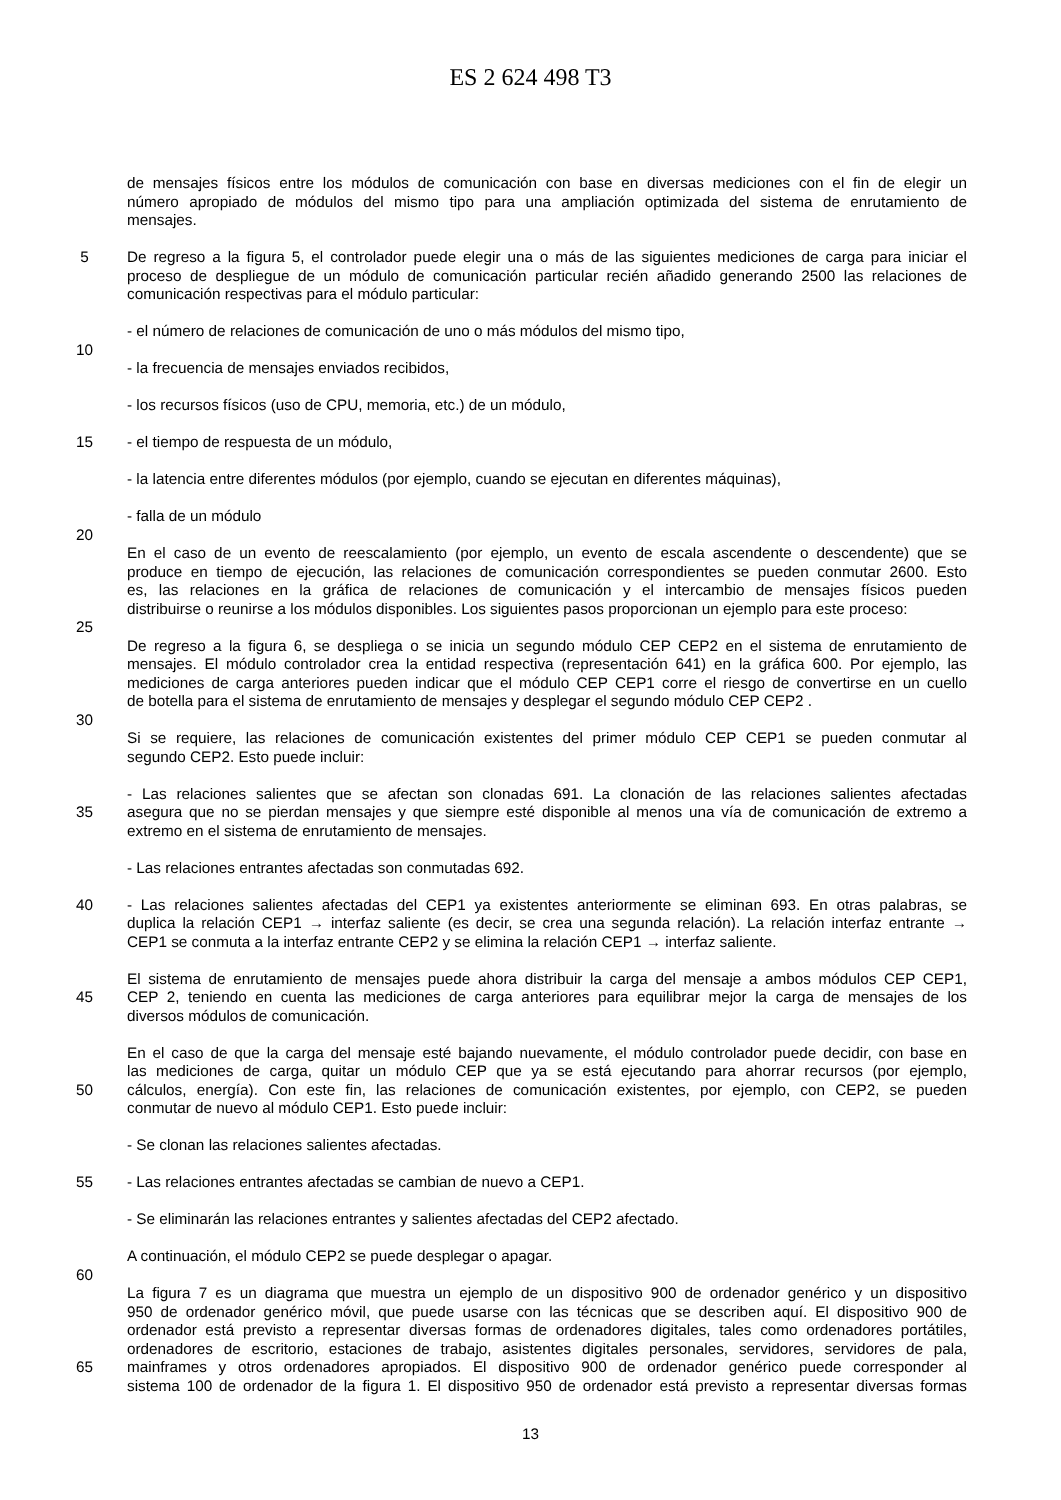ES 2 624 498 T3
de mensajes físicos entre los módulos de comunicación con base en diversas mediciones con el fin de elegir un
número apropiado de módulos del mismo tipo para una ampliación optimizada del sistema de enrutamiento de
mensajes.
5 De regreso a la figura 5, el controlador puede elegir una o más de las siguientes mediciones de carga para iniciar el
proceso de despliegue de un módulo de comunicación particular recién añadido generando 2500 las relaciones de
comunicación respectivas para el módulo particular:
- el número de relaciones de comunicación de uno o más módulos del mismo tipo,
10
- la frecuencia de mensajes enviados recibidos,
- los recursos físicos (uso de CPU, memoria, etc.) de un módulo,
15 - el tiempo de respuesta de un módulo,
- la latencia entre diferentes módulos (por ejemplo, cuando se ejecutan en diferentes máquinas),
- falla de un módulo
20
En el caso de un evento de reescalamiento (por ejemplo, un evento de escala ascendente o descendente) que se
produce en tiempo de ejecución, las relaciones de comunicación correspondientes se pueden conmutar 2600. Esto
es, las relaciones en la gráfica de relaciones de comunicación y el intercambio de mensajes físicos pueden
distribuirse o reunirse a los módulos disponibles. Los siguientes pasos proporcionan un ejemplo para este proceso:
25
De regreso a la figura 6, se despliega o se inicia un segundo módulo CEP CEP2 en el sistema de enrutamiento de
mensajes. El módulo controlador crea la entidad respectiva (representación 641) en la gráfica 600. Por ejemplo, las
mediciones de carga anteriores pueden indicar que el módulo CEP CEP1 corre el riesgo de convertirse en un cuello
de botella para el sistema de enrutamiento de mensajes y desplegar el segundo módulo CEP CEP2 .
30
Si se requiere, las relaciones de comunicación existentes del primer módulo CEP CEP1 se pueden conmutar al
segundo CEP2. Esto puede incluir:
- Las relaciones salientes que se afectan son clonadas 691. La clonación de las relaciones salientes afectadas
35 asegura que no se pierdan mensajes y que siempre esté disponible al menos una vía de comunicación de extremo a
extremo en el sistema de enrutamiento de mensajes.
- Las relaciones entrantes afectadas son conmutadas 692.
40 - Las relaciones salientes afectadas del CEP1 ya existentes anteriormente se eliminan 693. En otras palabras, se
duplica la relación CEP1 → interfaz saliente (es decir, se crea una segunda relación). La relación interfaz entrante →
CEP1 se conmuta a la interfaz entrante CEP2 y se elimina la relación CEP1 → interfaz saliente.
El sistema de enrutamiento de mensajes puede ahora distribuir la carga del mensaje a ambos módulos CEP CEP1,
45 CEP 2, teniendo en cuenta las mediciones de carga anteriores para equilibrar mejor la carga de mensajes de los
diversos módulos de comunicación.
En el caso de que la carga del mensaje esté bajando nuevamente, el módulo controlador puede decidir, con base en
las mediciones de carga, quitar un módulo CEP que ya se está ejecutando para ahorrar recursos (por ejemplo,
50 cálculos, energía). Con este fin, las relaciones de comunicación existentes, por ejemplo, con CEP2, se pueden
conmutar de nuevo al módulo CEP1. Esto puede incluir:
- Se clonan las relaciones salientes afectadas.
55 - Las relaciones entrantes afectadas se cambian de nuevo a CEP1.
- Se eliminarán las relaciones entrantes y salientes afectadas del CEP2 afectado.
A continuación, el módulo CEP2 se puede desplegar o apagar.
60
La figura 7 es un diagrama que muestra un ejemplo de un dispositivo 900 de ordenador genérico y un dispositivo
950 de ordenador genérico móvil, que puede usarse con las técnicas que se describen aquí. El dispositivo 900 de
ordenador está previsto a representar diversas formas de ordenadores digitales, tales como ordenadores portátiles,
ordenadores de escritorio, estaciones de trabajo, asistentes digitales personales, servidores, servidores de pala,
65 mainframes y otros ordenadores apropiados. El dispositivo 900 de ordenador genérico puede corresponder al
sistema 100 de ordenador de la figura 1. El dispositivo 950 de ordenador está previsto a representar diversas formas
13